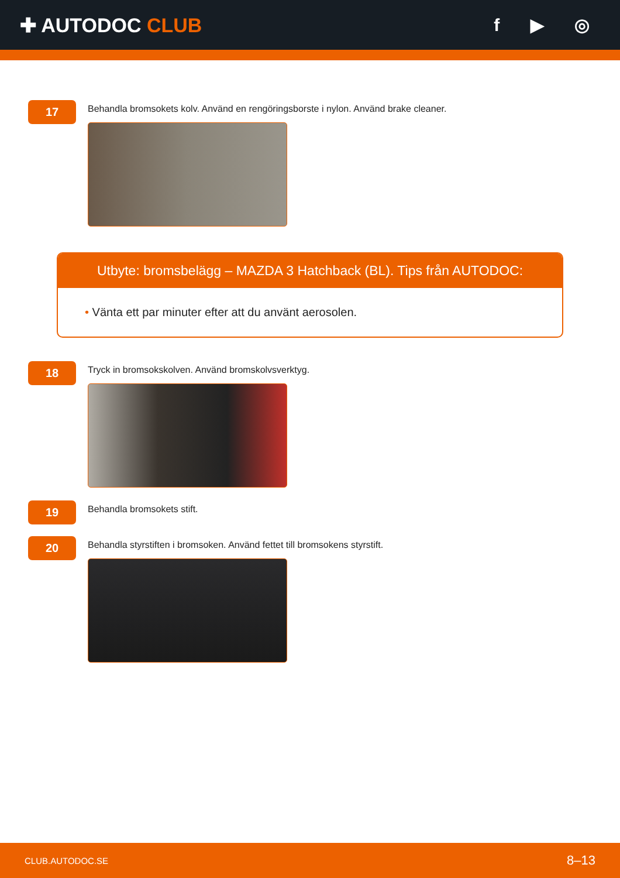✚ AUTODOC CLUB f ▶ ◎
17
Behandla bromsokets kolv. Använd en rengöringsborste i nylon. Använd brake cleaner.
Utbyte: bromsbelägg – MAZDA 3 Hatchback (BL). Tips från AUTODOC:
• Vänta ett par minuter efter att du använt aerosolen.
18
Tryck in bromsokskolven. Använd bromskolvsverktyg.
19
Behandla bromsokets stift.
20
Behandla styrstiften i bromsoken. Använd fettet till bromsokens styrstift.
CLUB.AUTODOC.SE 8–13